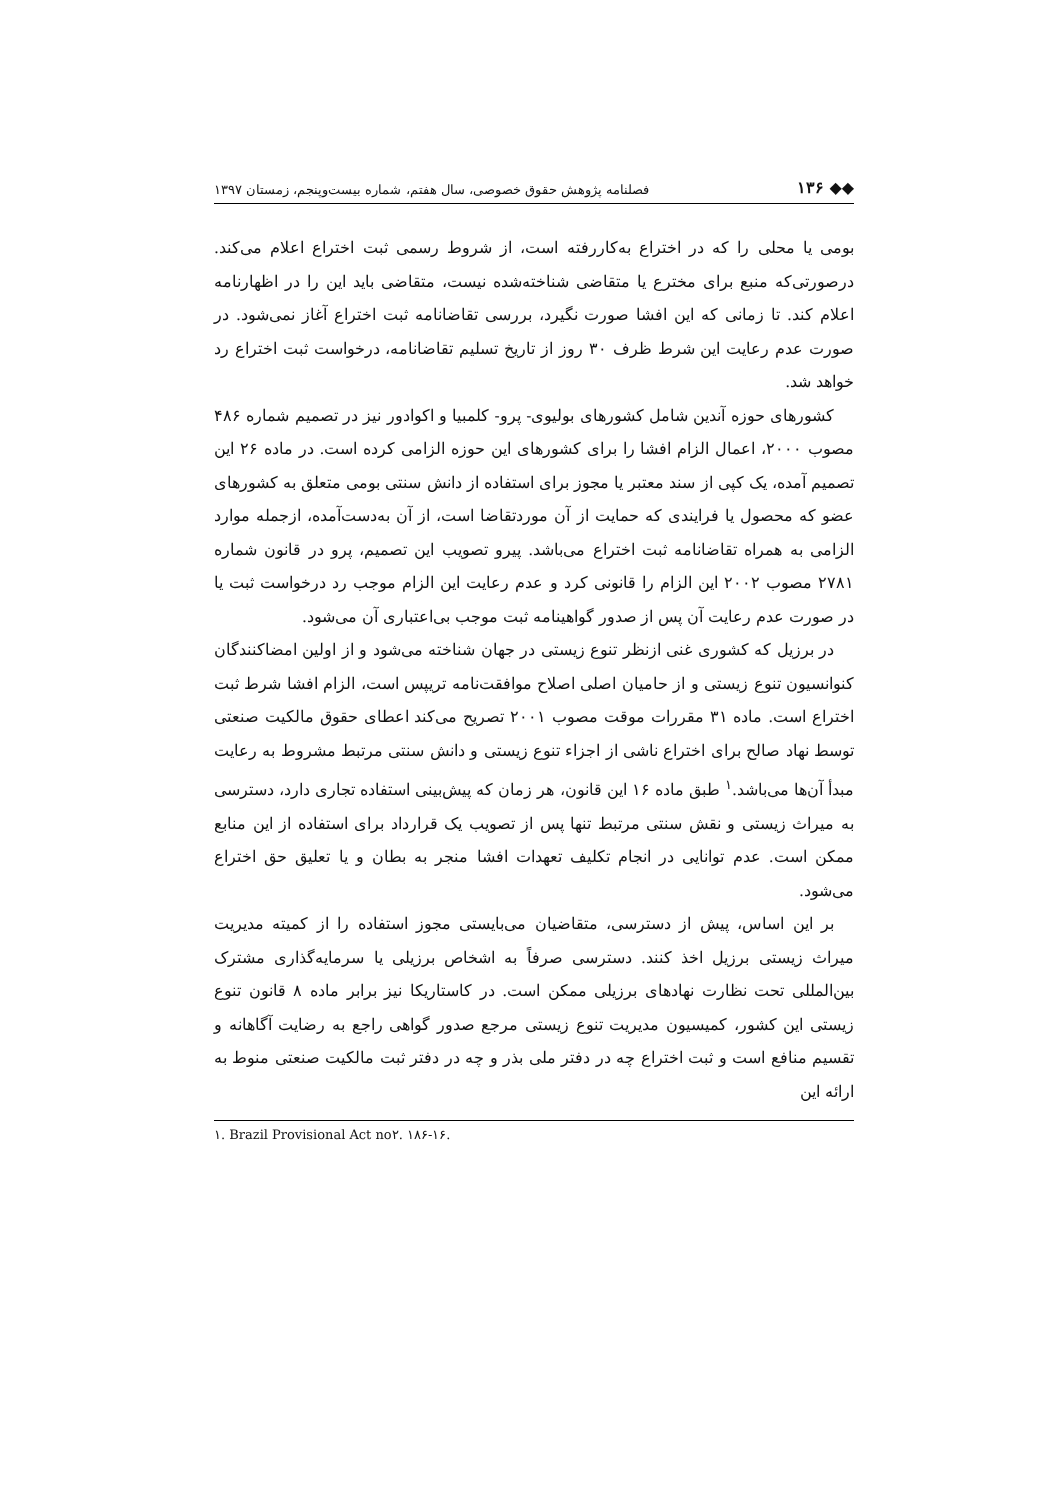◆◆ ۱۳۶ فصلنامه پژوهش حقوق خصوصی، سال هفتم، شماره بیست‌وپنجم، زمستان ۱۳۹۷
بومی یا محلی را که در اختراع به‌کاررفته است، از شروط رسمی ثبت اختراع اعلام می‌کند. درصورتی‌که منبع برای مخترع یا متقاضی شناخته‌شده نیست، متقاضی باید این را در اظهارنامه اعلام کند. تا زمانی که این افشا صورت نگیرد، بررسی تقاضانامه ثبت اختراع آغاز نمی‌شود. در صورت عدم رعایت این شرط ظرف ۳۰ روز از تاریخ تسلیم تقاضانامه، درخواست ثبت اختراع رد خواهد شد.
کشورهای حوزه آندین شامل کشورهای بولیوی- پرو- کلمبیا و اکوادور نیز در تصمیم شماره ۴۸۶ مصوب ۲۰۰۰، اعمال الزام افشا را برای کشورهای این حوزه الزامی کرده است. در ماده ۲۶ این تصمیم آمده، یک کپی از سند معتبر یا مجوز برای استفاده از دانش سنتی بومی متعلق به کشورهای عضو که محصول یا فرایندی که حمایت از آن موردتقاضا است، از آن به‌دست‌آمده، ازجمله موارد الزامی به همراه تقاضانامه ثبت اختراع می‌باشد. پیرو تصویب این تصمیم، پرو در قانون شماره ۲۷۸۱ مصوب ۲۰۰۲ این الزام را قانونی کرد و عدم رعایت این الزام موجب رد درخواست ثبت یا در صورت عدم رعایت آن پس از صدور گواهینامه ثبت موجب بی‌اعتباری آن می‌شود.
در برزیل که کشوری غنی ازنظر تنوع زیستی در جهان شناخته می‌شود و از اولین امضاکنندگان کنوانسیون تنوع زیستی و از حامیان اصلی اصلاح موافقت‌نامه تریپس است، الزام افشا شرط ثبت اختراع است. ماده ۳۱ مقررات موقت مصوب ۲۰۰۱ تصریح می‌کند اعطای حقوق مالکیت صنعتی توسط نهاد صالح برای اختراع ناشی از اجزاء تنوع زیستی و دانش سنتی مرتبط مشروط به رعایت مبدأ آن‌ها می‌باشد.<sup>۱</sup> طبق ماده ۱۶ این قانون، هر زمان که پیش‌بینی استفاده تجاری دارد، دسترسی به میراث زیستی و نقش سنتی مرتبط تنها پس از تصویب یک قرارداد برای استفاده از این منابع ممکن است. عدم توانایی در انجام تکلیف تعهدات افشا منجر به بطان و یا تعلیق حق اختراع می‌شود.
بر این اساس، پیش از دسترسی، متقاضیان می‌بایستی مجوز استفاده را از کمیته مدیریت میراث زیستی برزیل اخذ کنند. دسترسی صرفاً به اشخاص برزیلی یا سرمایه‌گذاری مشترک بین‌المللی تحت نظارت نهادهای برزیلی ممکن است. در کاستاریکا نیز برابر ماده ۸ قانون تنوع زیستی این کشور، کمیسیون مدیریت تنوع زیستی مرجع صدور گواهی راجع به رضایت آگاهانه و تقسیم منافع است و ثبت اختراع چه در دفتر ملی بذر و چه در دفتر ثبت مالکیت صنعتی منوط به ارائه این
۱. Brazil Provisional Act no۲. ۱۸۶-۱۶.